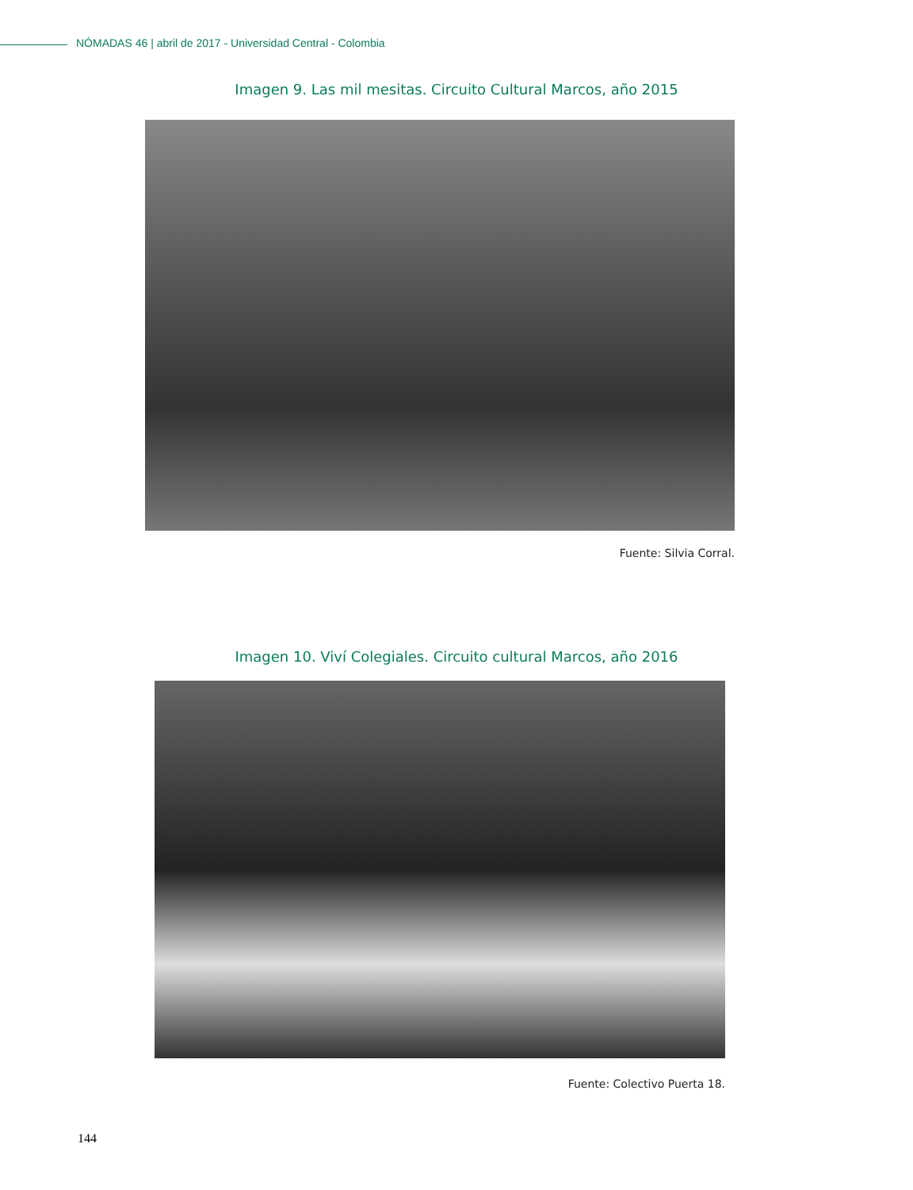NÓMADAS 46 | abril de 2017 - Universidad Central - Colombia
Imagen 9. Las mil mesitas. Circuito Cultural Marcos, año 2015
Fuente: Silvia Corral.
Imagen 10. Viví Colegiales. Circuito cultural Marcos, año 2016
Fuente: Colectivo Puerta 18.
144